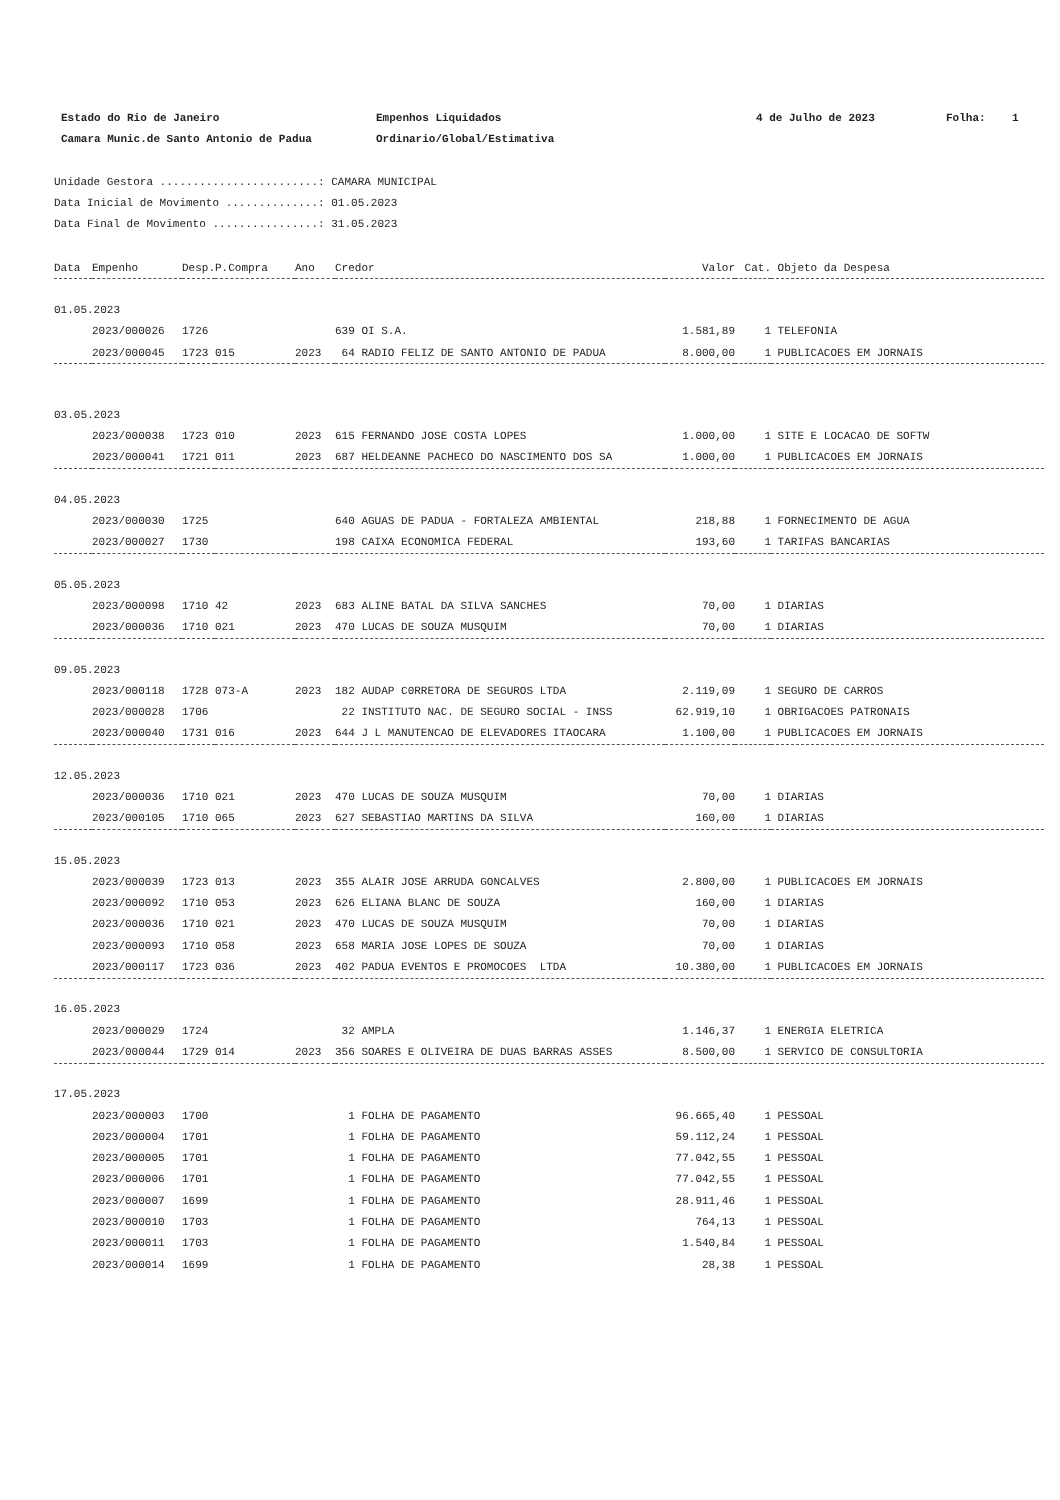Estado do Rio de Janeiro
Empenhos Liquidados
4 de Julho de 2023
Folha: 1
Camara Munic.de Santo Antonio de Padua
Ordinario/Global/Estimativa
Unidade Gestora ........................: CAMARA MUNICIPAL Data Inicial de Movimento ..............: 01.05.2023 Data Final de Movimento ................: 31.05.2023
| Data | Empenho | Desp. | P.Compra | Ano | Credor | Valor | Cat. | Objeto da Despesa |
| --- | --- | --- | --- | --- | --- | --- | --- | --- |
| 01.05.2023 | | | | | | | | |
| | 2023/000026 | 1726 | | | 639 OI S.A. | 1.581,89 | 1 | TELEFONIA |
| | 2023/000045 | 1723 | 015 | 2023 | 64 RADIO FELIZ DE SANTO ANTONIO DE PADUA | 8.000,00 | 1 | PUBLICACOES EM JORNAIS |
| 03.05.2023 | | | | | | | | |
| | 2023/000038 | 1723 | 010 | 2023 | 615 FERNANDO JOSE COSTA LOPES | 1.000,00 | 1 | SITE E LOCACAO DE SOFTW |
| | 2023/000041 | 1721 | 011 | 2023 | 687 HELDEANNE PACHECO DO NASCIMENTO DOS SA | 1.000,00 | 1 | PUBLICACOES EM JORNAIS |
| 04.05.2023 | | | | | | | | |
| | 2023/000030 | 1725 | | | 640 AGUAS DE PADUA - FORTALEZA AMBIENTAL | 218,88 | 1 | FORNECIMENTO DE AGUA |
| | 2023/000027 | 1730 | | | 198 CAIXA ECONOMICA FEDERAL | 193,60 | 1 | TARIFAS BANCARIAS |
| 05.05.2023 | | | | | | | | |
| | 2023/000098 | 1710 | 42 | 2023 | 683 ALINE BATAL DA SILVA SANCHES | 70,00 | 1 | DIARIAS |
| | 2023/000036 | 1710 | 021 | 2023 | 470 LUCAS DE SOUZA MUSQUIM | 70,00 | 1 | DIARIAS |
| 09.05.2023 | | | | | | | | |
| | 2023/000118 | 1728 | 073-A | 2023 | 182 AUDAP C0RRETORA DE SEGUROS LTDA | 2.119,09 | 1 | SEGURO DE CARROS |
| | 2023/000028 | 1706 | | | 22 INSTITUTO NAC. DE SEGURO SOCIAL - INSS | 62.919,10 | 1 | OBRIGACOES PATRONAIS |
| | 2023/000040 | 1731 | 016 | 2023 | 644 J L MANUTENCAO DE ELEVADORES ITAOCARA | 1.100,00 | 1 | PUBLICACOES EM JORNAIS |
| 12.05.2023 | | | | | | | | |
| | 2023/000036 | 1710 | 021 | 2023 | 470 LUCAS DE SOUZA MUSQUIM | 70,00 | 1 | DIARIAS |
| | 2023/000105 | 1710 | 065 | 2023 | 627 SEBASTIAO MARTINS DA SILVA | 160,00 | 1 | DIARIAS |
| 15.05.2023 | | | | | | | | |
| | 2023/000039 | 1723 | 013 | 2023 | 355 ALAIR JOSE ARRUDA GONCALVES | 2.800,00 | 1 | PUBLICACOES EM JORNAIS |
| | 2023/000092 | 1710 | 053 | 2023 | 626 ELIANA BLANC DE SOUZA | 160,00 | 1 | DIARIAS |
| | 2023/000036 | 1710 | 021 | 2023 | 470 LUCAS DE SOUZA MUSQUIM | 70,00 | 1 | DIARIAS |
| | 2023/000093 | 1710 | 058 | 2023 | 658 MARIA JOSE LOPES DE SOUZA | 70,00 | 1 | DIARIAS |
| | 2023/000117 | 1723 | 036 | 2023 | 402 PADUA EVENTOS E PROMOCOES LTDA | 10.380,00 | 1 | PUBLICACOES EM JORNAIS |
| 16.05.2023 | | | | | | | | |
| | 2023/000029 | 1724 | | | 32 AMPLA | 1.146,37 | 1 | ENERGIA ELETRICA |
| | 2023/000044 | 1729 | 014 | 2023 | 356 SOARES E OLIVEIRA DE DUAS BARRAS ASSES | 8.500,00 | 1 | SERVICO DE CONSULTORIA |
| 17.05.2023 | | | | | | | | |
| | 2023/000003 | 1700 | | | 1 FOLHA DE PAGAMENTO | 96.665,40 | 1 | PESSOAL |
| | 2023/000004 | 1701 | | | 1 FOLHA DE PAGAMENTO | 59.112,24 | 1 | PESSOAL |
| | 2023/000005 | 1701 | | | 1 FOLHA DE PAGAMENTO | 77.042,55 | 1 | PESSOAL |
| | 2023/000006 | 1701 | | | 1 FOLHA DE PAGAMENTO | 77.042,55 | 1 | PESSOAL |
| | 2023/000007 | 1699 | | | 1 FOLHA DE PAGAMENTO | 28.911,46 | 1 | PESSOAL |
| | 2023/000010 | 1703 | | | 1 FOLHA DE PAGAMENTO | 764,13 | 1 | PESSOAL |
| | 2023/000011 | 1703 | | | 1 FOLHA DE PAGAMENTO | 1.540,84 | 1 | PESSOAL |
| | 2023/000014 | 1699 | | | 1 FOLHA DE PAGAMENTO | 28,38 | 1 | PESSOAL |